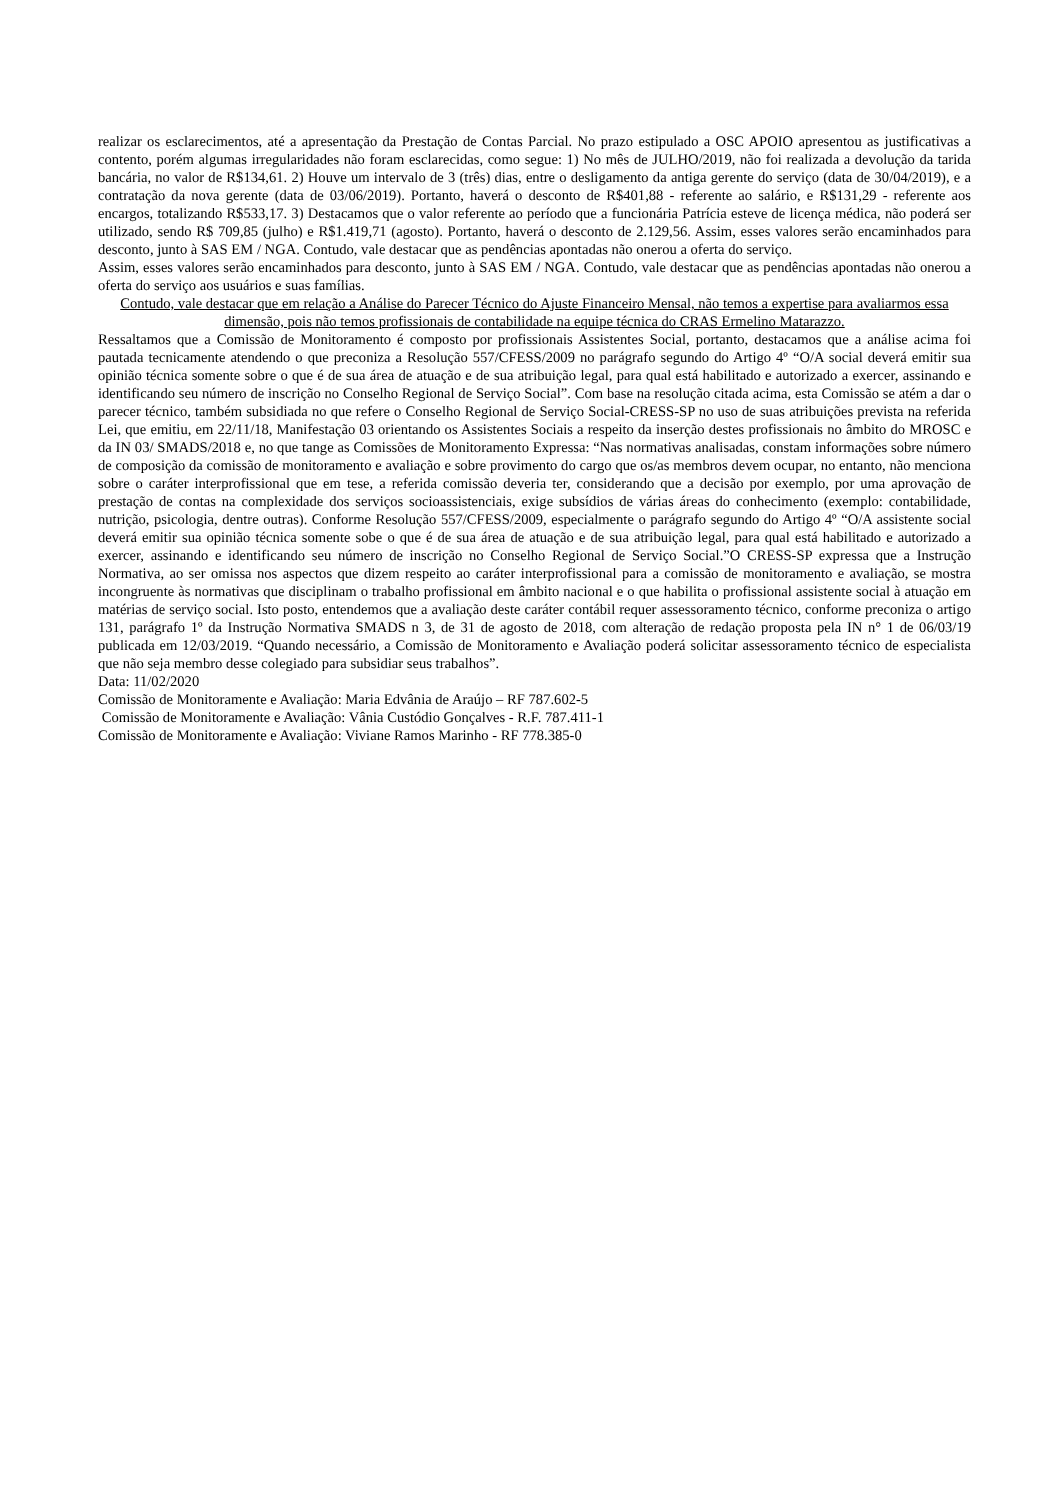realizar os esclarecimentos, até a apresentação da Prestação de Contas Parcial. No prazo estipulado a OSC APOIO apresentou as justificativas a contento, porém algumas irregularidades não foram esclarecidas, como segue: 1) No mês de JULHO/2019, não foi realizada a devolução da tarida bancária, no valor de R$134,61. 2) Houve um intervalo de 3 (três) dias, entre o desligamento da antiga gerente do serviço (data de 30/04/2019), e a contratação da nova gerente (data de 03/06/2019). Portanto, haverá o desconto de R$401,88 - referente ao salário, e R$131,29 - referente aos encargos, totalizando R$533,17. 3) Destacamos que o valor referente ao período que a funcionária Patrícia esteve de licença médica, não poderá ser utilizado, sendo R$ 709,85 (julho) e R$1.419,71 (agosto). Portanto, haverá o desconto de 2.129,56. Assim, esses valores serão encaminhados para desconto, junto à SAS EM / NGA. Contudo, vale destacar que as pendências apontadas não onerou a oferta do serviço.
Assim, esses valores serão encaminhados para desconto, junto à SAS EM / NGA. Contudo, vale destacar que as pendências apontadas não onerou a oferta do serviço aos usuários e suas famílias.
Contudo, vale destacar que em relação a Análise do Parecer Técnico do Ajuste Financeiro Mensal, não temos a expertise para avaliarmos essa dimensão, pois não temos profissionais de contabilidade na equipe técnica do CRAS Ermelino Matarazzo.
Ressaltamos que a Comissão de Monitoramento é composto por profissionais Assistentes Social, portanto, destacamos que a análise acima foi pautada tecnicamente atendendo o que preconiza a Resolução 557/CFESS/2009 no parágrafo segundo do Artigo 4º “O/A social deverá emitir sua opinião técnica somente sobre o que é de sua área de atuação e de sua atribuição legal, para qual está habilitado e autorizado a exercer, assinando e identificando seu número de inscrição no Conselho Regional de Serviço Social”. Com base na resolução citada acima, esta Comissão se atém a dar o parecer técnico, também subsidiada no que refere o Conselho Regional de Serviço Social-CRESS-SP no uso de suas atribuições prevista na referida Lei, que emitiu, em 22/11/18, Manifestação 03 orientando os Assistentes Sociais a respeito da inserção destes profissionais no âmbito do MROSC e da IN 03/ SMADS/2018 e, no que tange as Comissões de Monitoramento Expressa: “Nas normativas analisadas, constam informações sobre número de composição da comissão de monitoramento e avaliação e sobre provimento do cargo que os/as membros devem ocupar, no entanto, não menciona sobre o caráter interprofissional que em tese, a referida comissão deveria ter, considerando que a decisão por exemplo, por uma aprovação de prestação de contas na complexidade dos serviços socioassistenciais, exige subsídios de várias áreas do conhecimento (exemplo: contabilidade, nutrição, psicologia, dentre outras). Conforme Resolução 557/CFESS/2009, especialmente o parágrafo segundo do Artigo 4º “O/A assistente social deverá emitir sua opinião técnica somente sobe o que é de sua área de atuação e de sua atribuição legal, para qual está habilitado e autorizado a exercer, assinando e identificando seu número de inscrição no Conselho Regional de Serviço Social.”O CRESS-SP expressa que a Instrução Normativa, ao ser omissa nos aspectos que dizem respeito ao caráter interprofissional para a comissão de monitoramento e avaliação, se mostra incongruente às normativas que disciplinam o trabalho profissional em âmbito nacional e o que habilita o profissional assistente social à atuação em matérias de serviço social. Isto posto, entendemos que a avaliação deste caráter contábil requer assessoramento técnico, conforme preconiza o artigo 131, parágrafo 1º da Instrução Normativa SMADS n 3, de 31 de agosto de 2018, com alteração de redação proposta pela IN n° 1 de 06/03/19 publicada em 12/03/2019. “Quando necessário, a Comissão de Monitoramento e Avaliação poderá solicitar assessoramento técnico de especialista que não seja membro desse colegiado para subsidiar seus trabalhos”.
Data: 11/02/2020
Comissão de Monitoramente e Avaliação: Maria Edvânia de Araújo – RF 787.602-5
Comissão de Monitoramente e Avaliação: Vânia Custódio Gonçalves - R.F. 787.411-1
Comissão de Monitoramente e Avaliação: Viviane Ramos Marinho - RF 778.385-0